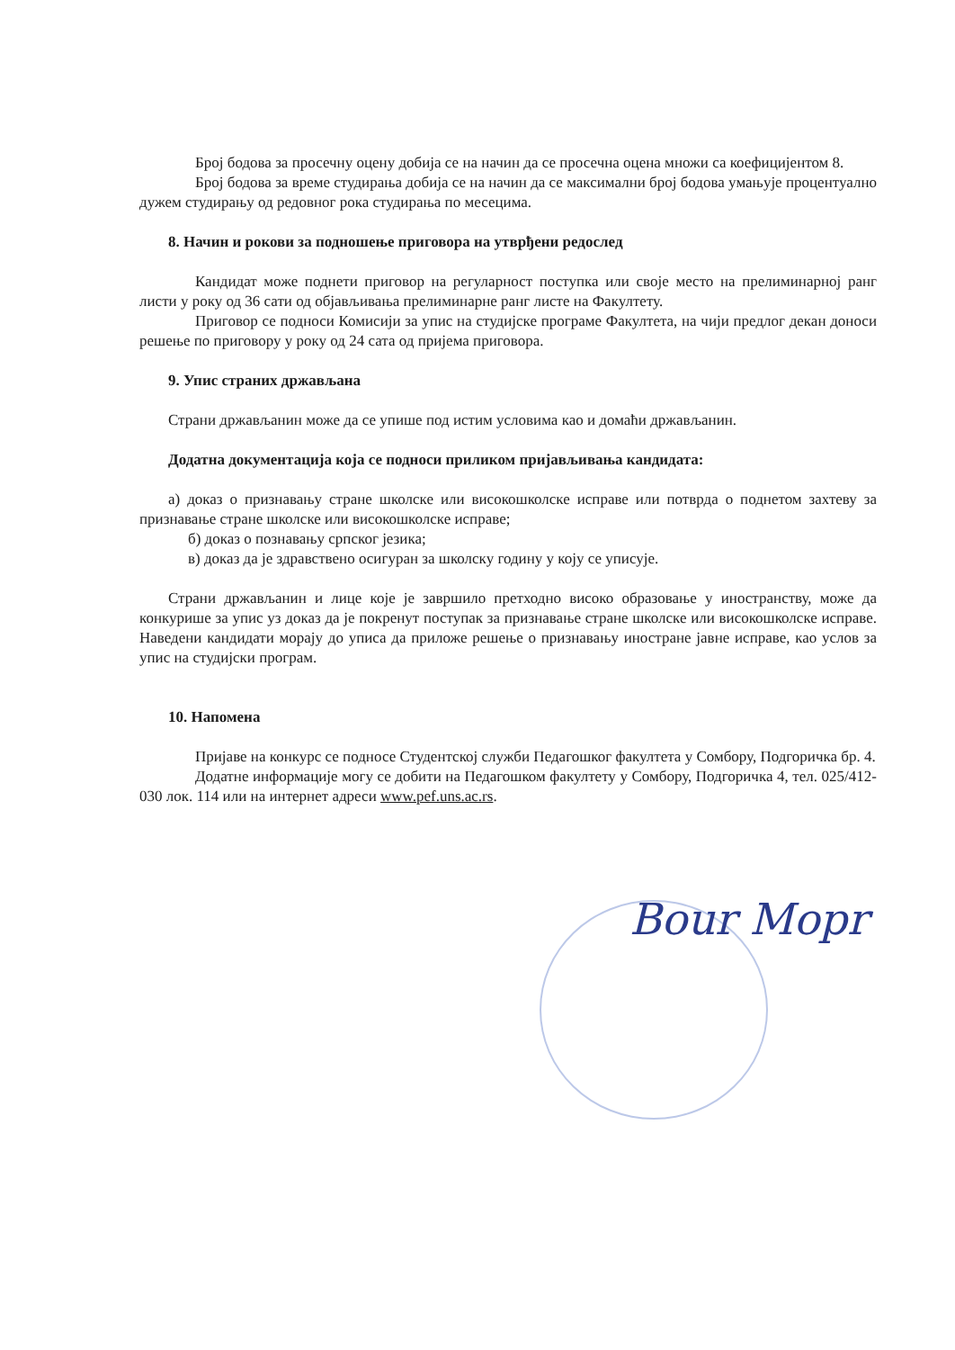Број бодова за просечну оцену добија се на начин да се просечна оцена множи са коефицијентом 8.
Број бодова за време студирања добија се на начин да се максимални број бодова умањује процентуално дужем студирању од редовног рока студирања по месецима.
8. Начин и рокови за подношење приговора на утврђени редослед
Кандидат може поднети приговор на регуларност поступка или своје место на прелиминарној ранг листи у року од 36 сати од објављивања прелиминарне ранг листе на Факултету.
Приговор се подноси Комисији за упис на студијске програме Факултета, на чији предлог декан доноси решење по приговору у року од 24 сата од пријема приговора.
9. Упис страних држављана
Страни држављанин може да се упише под истим условима као и домаћи држављанин.
Додатна документација која се подноси приликом пријављивања кандидата:
а) доказ о признавању стране школске или високошколске исправе или потврда о поднетом захтеву за признавање стране школске или високошколске исправе;
б) доказ о познавању српског језика;
в) доказ да је здравствено осигуран за школску годину у коју се уписује.
Страни држављанин и лице које је завршило претходно високо образовање у иностранству, може да конкурише за упис уз доказ да је покренут поступак за признавање стране школске или високошколске исправе. Наведени кандидати морају до уписа да приложе решење о признавању иностране јавне исправе, као услов за упис на студијски програм.
10. Напомена
Пријаве на конкурс се подносе Студентској служби Педагошког факултета у Сомбору, Подгоричка бр. 4.
Додатне информације могу се добити на Педагошком факултету у Сомбору, Подгоричка 4, тел. 025/412-030 лок. 114 или на интернет адреси www.pef.uns.ac.rs.
Bour Mopr